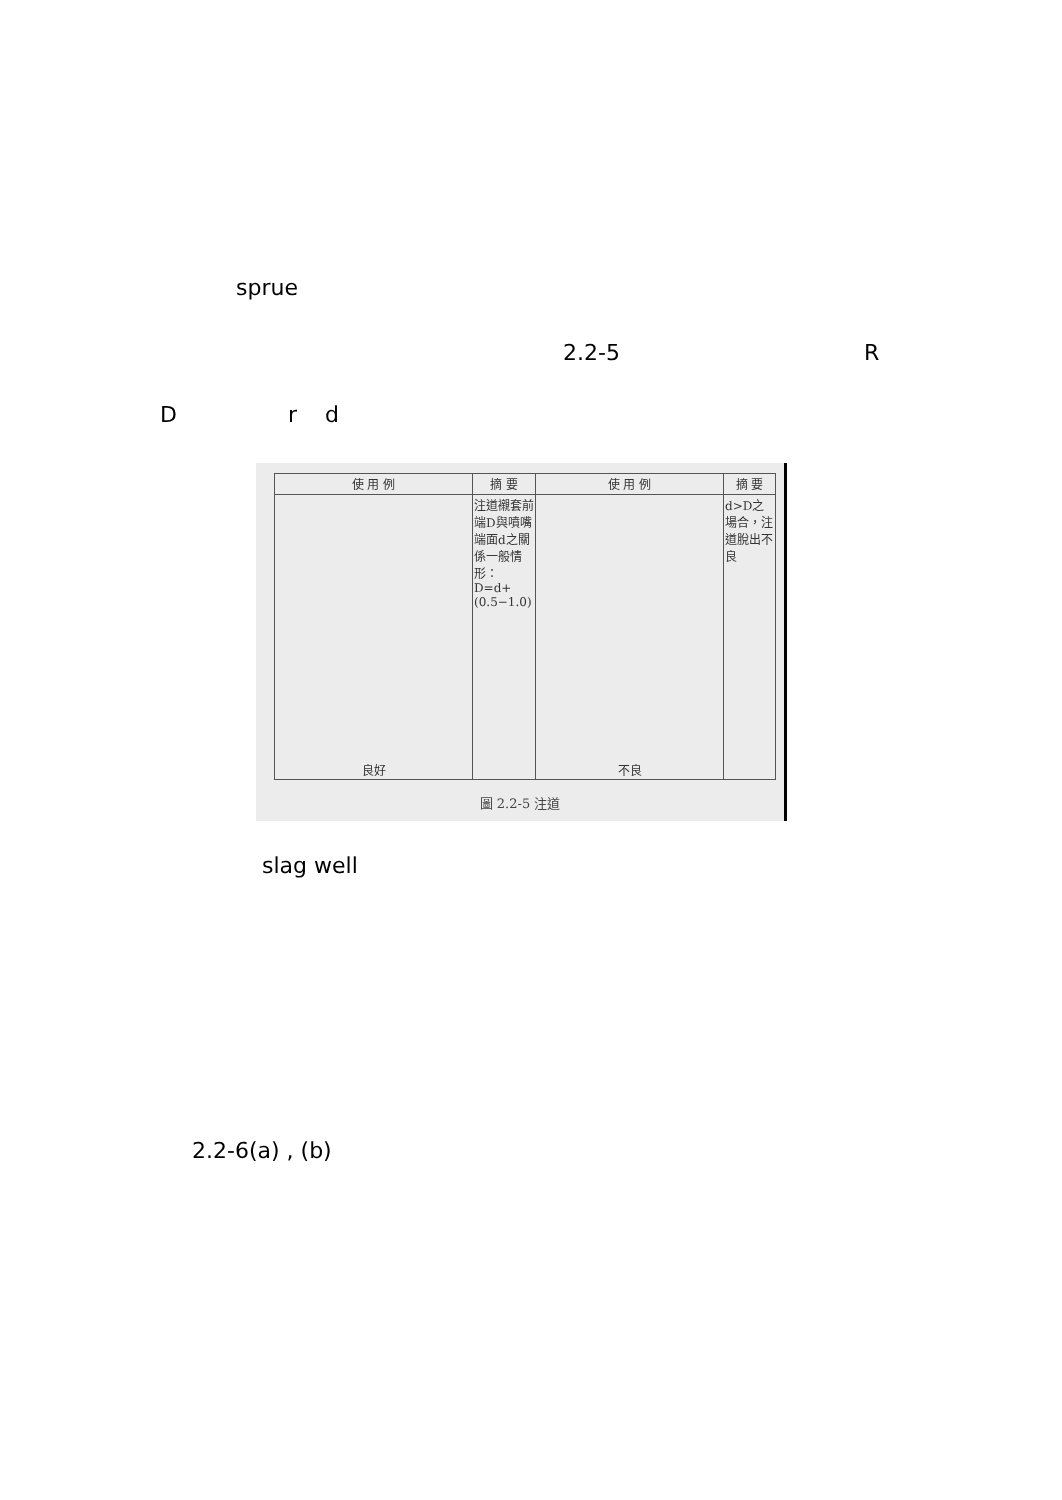sprue
2.2-5 R
D r d
| 使 用 例 | 摘 要 | 使 用 例 | 摘 要 |
| --- | --- | --- | --- |
| 良好 | 注道襯套前端D與噴嘴端面d之關係一般情形：D=d+(0.5−1.0) | 不良 | d>D之場合，注道脫出不良 |
圖 2.2-5 注道
slag well
2.2-6(a) , (b)